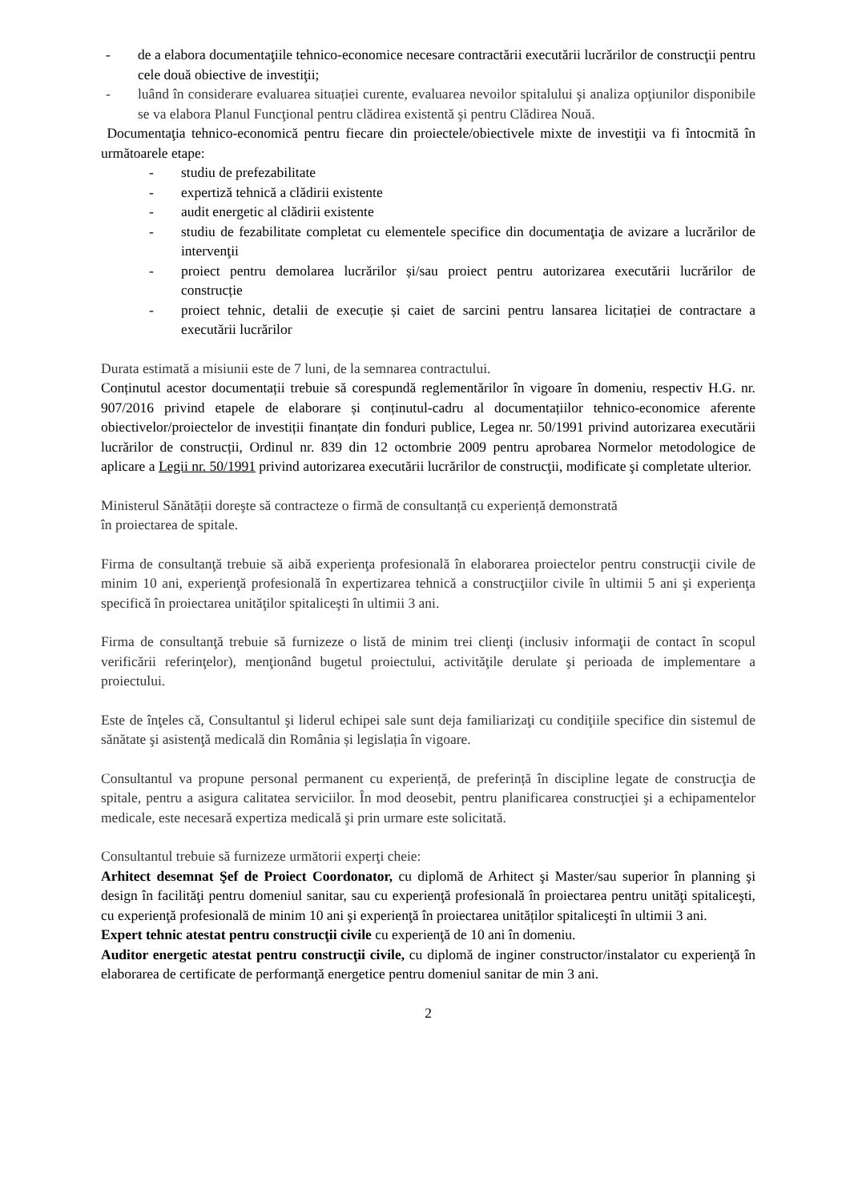- de a elabora documentaţiile tehnico-economice necesare contractării executării lucrărilor de construcţii pentru cele două obiective de investiţii;
- luând în considerare evaluarea situației curente, evaluarea nevoilor spitalului şi analiza opţiunilor disponibile se va elabora Planul Funcţional pentru clădirea existentă şi pentru Clădirea Nouă.
Documentaţia tehnico-economică pentru fiecare din proiectele/obiectivele mixte de investiţii va fi întocmită în următoarele etape:
- studiu de prefezabilitate
- expertiză tehnică a clădirii existente
- audit energetic al clădirii existente
- studiu de fezabilitate completat cu elementele specifice din documentaţia de avizare a lucrărilor de intervenţii
- proiect pentru demolarea lucrărilor și/sau proiect pentru autorizarea executării lucrărilor de construcție
- proiect tehnic, detalii de execuție și caiet de sarcini pentru lansarea licitației de contractare a executării lucrărilor
Durata estimată a misiunii este de 7 luni, de la semnarea contractului.
Conținutul acestor documentații trebuie să corespundă reglementărilor în vigoare în domeniu, respectiv H.G. nr. 907/2016 privind etapele de elaborare și conținutul-cadru al documentațiilor tehnico-economice aferente obiectivelor/proiectelor de investiții finanțate din fonduri publice, Legea nr. 50/1991 privind autorizarea executării lucrărilor de construcții, Ordinul nr. 839 din 12 octombrie 2009 pentru aprobarea Normelor metodologice de aplicare a Legii nr. 50/1991 privind autorizarea executării lucrărilor de construcţii, modificate şi completate ulterior.
Ministerul Sănătății doreşte să contracteze o firmă de consultanță cu experiență demonstrată
în proiectarea de spitale.
Firma de consultanţă trebuie să aibă experienţa profesională în elaborarea proiectelor pentru construcţii civile de minim 10 ani, experienţă profesională în expertizarea tehnică a construcţiilor civile în ultimii 5 ani şi experienţa specifică în proiectarea unităţilor spitaliceşti în ultimii 3 ani.
Firma de consultanţă trebuie să furnizeze o listă de minim trei clienţi (inclusiv informaţii de contact în scopul verificării referinţelor), menţionând bugetul proiectului, activităţile derulate şi perioada de implementare a proiectului.
Este de înţeles că, Consultantul şi liderul echipei sale sunt deja familiarizaţi cu condiţiile specifice din sistemul de sănătate şi asistenţă medicală din România și legislația în vigoare.
Consultantul va propune personal permanent cu experiență, de preferință în discipline legate de construcţia de spitale, pentru a asigura calitatea serviciilor. În mod deosebit, pentru planificarea construcţiei şi a echipamentelor medicale, este necesară expertiza medicală şi prin urmare este solicitată.
Consultantul trebuie să furnizeze următorii experţi cheie:
Arhitect desemnat Şef de Proiect Coordonator, cu diplomă de Arhitect şi Master/sau superior în planning şi design în facilităţi pentru domeniul sanitar, sau cu experienţă profesională în proiectarea pentru unităţi spitaliceşti, cu experienţă profesională de minim 10 ani şi experienţă în proiectarea unităților spitaliceşti în ultimii 3 ani.
Expert tehnic atestat pentru construcţii civile cu experienţă de 10 ani în domeniu.
Auditor energetic atestat pentru construcţii civile, cu diplomă de inginer constructor/instalator cu experienţă în elaborarea de certificate de performanţă energetice pentru domeniul sanitar de min 3 ani.
2